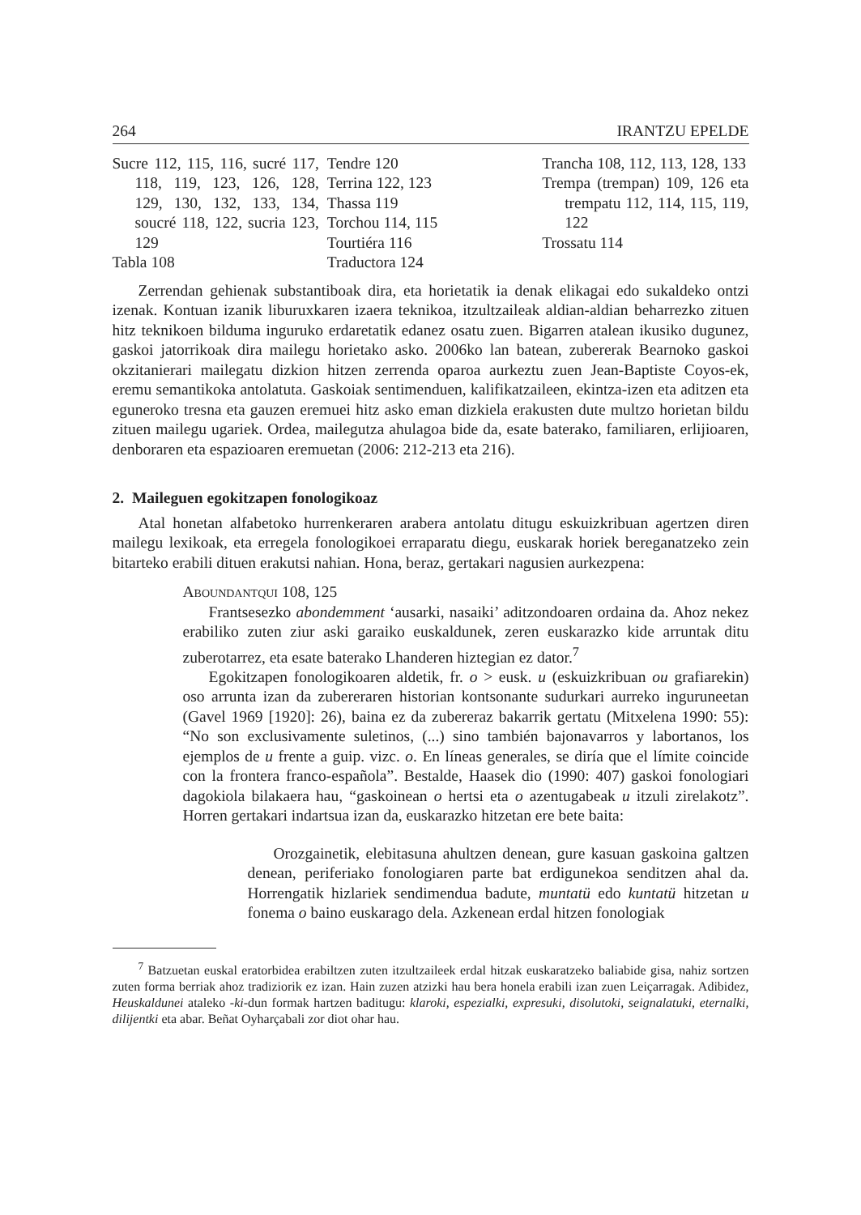264 IRANTZU EPELDE
Sucre 112, 115, 116, sucré 117, 118, 119, 123, 126, 128, 129, 130, 132, 133, 134, soucré 118, 122, sucria 123, 129
Tabla 108
Tendre 120
Terrina 122, 123
Thassa 119
Torchou 114, 115
Tourtiéra 116
Traductora 124
Trancha 108, 112, 113, 128, 133
Trempa (trempan) 109, 126 eta trempatu 112, 114, 115, 119, 122
Trossatu 114
Zerrendan gehienak substantiboak dira, eta horietatik ia denak elikagai edo sukaldeko ontzi izenak. Kontuan izanik liburuxkaren izaera teknikoa, itzultzaileak aldian-aldian beharrezko zituen hitz teknikoen bilduma inguruko erdaretatik edanez osatu zuen. Bigarren atalean ikusiko dugunez, gaskoi jatorrikoak dira mailegu horietako asko. 2006ko lan batean, zubererak Bearnoko gaskoi okzitanierari mailegatu dizkion hitzen zerrenda oparoa aurkeztu zuen Jean-Baptiste Coyos-ek, eremu semantikoka antolatuta. Gaskoiak sentimenduen, kalifikatzaileen, ekintza-izen eta aditzen eta eguneroko tresna eta gauzen eremuei hitz asko eman dizkiela erakusten dute multzo horietan bildu zituen mailegu ugariek. Ordea, mailegutza ahulagoa bide da, esate baterako, familiaren, erlijioaren, denboraren eta espazioaren eremuetan (2006: 212-213 eta 216).
2. Maileguen egokitzapen fonologikoaz
Atal honetan alfabetoko hurrenkeraren arabera antolatu ditugu eskuizkribuan agertzen diren mailegu lexikoak, eta erregela fonologikoei erraparatu diegu, euskarak horiek bereganatzeko zein bitarteko erabili dituen erakutsi nahian. Hona, beraz, gertakari nagusien aurkezpena:
Aboundantqui 108, 125
Frantsesezko abondemment ‘ausarki, nasaiki’ aditzondoaren ordaina da. Ahoz nekez erabiliko zuten ziur aski garaiko euskaldunek, zeren euskarazko kide arruntak ditu zuberotarrez, eta esate baterako Lhanderen hiztegian ez dator.<sup>7</sup>
Egokitzapen fonologikoaren aldetik, fr. o > eusk. u (eskuizkribuan ou grafiarekin) oso arrunta izan da zubereraren historian kontsonante sudurkari aurreko inguruneetan (Gavel 1969 [1920]: 26), baina ez da zubereraz bakarrik gertatu (Mitxelena 1990: 55): “No son exclusivamente suletinos, (...) sino también bajonavarros y labortanos, los ejemplos de u frente a guip. vizc. o. En líneas generales, se diría que el límite coincide con la frontera franco-española”. Bestalde, Haasek dio (1990: 407) gaskoi fonologiari dagokiola bilakaera hau, “gaskoinean o hertsi eta o azentugabeak u itzuli zirelakotz”. Horren gertakari indartsua izan da, euskarazko hitzetan ere bete baita:
Orozgainetik, elebitasuna ahultzen denean, gure kasuan gaskoina galtzen denean, periferiako fonologiaren parte bat erdigunekoa senditzen ahal da. Horrengatik hizlariek sendimendua badute, muntatü edo kuntatü hitzetan u fonema o baino euskarago dela. Azkenean erdal hitzen fonologiak
<sup>7</sup> Batzuetan euskal eratorbidea erabiltzen zuten itzultzaileek erdal hitzak euskaratzeko baliabide gisa, nahiz sortzen zuten forma berriak ahoz tradiziorik ez izan. Hain zuzen atzizki hau bera honela erabili izan zuen Leiçarragak. Adibidez, Heuskaldunei ataleko -ki-dun formak hartzen baditugu: klaroki, espezialki, expresuki, disolutoki, seignalatuki, eternalki, dilijentki eta abar. Beñat Oyharçabali zor diot ohar hau.